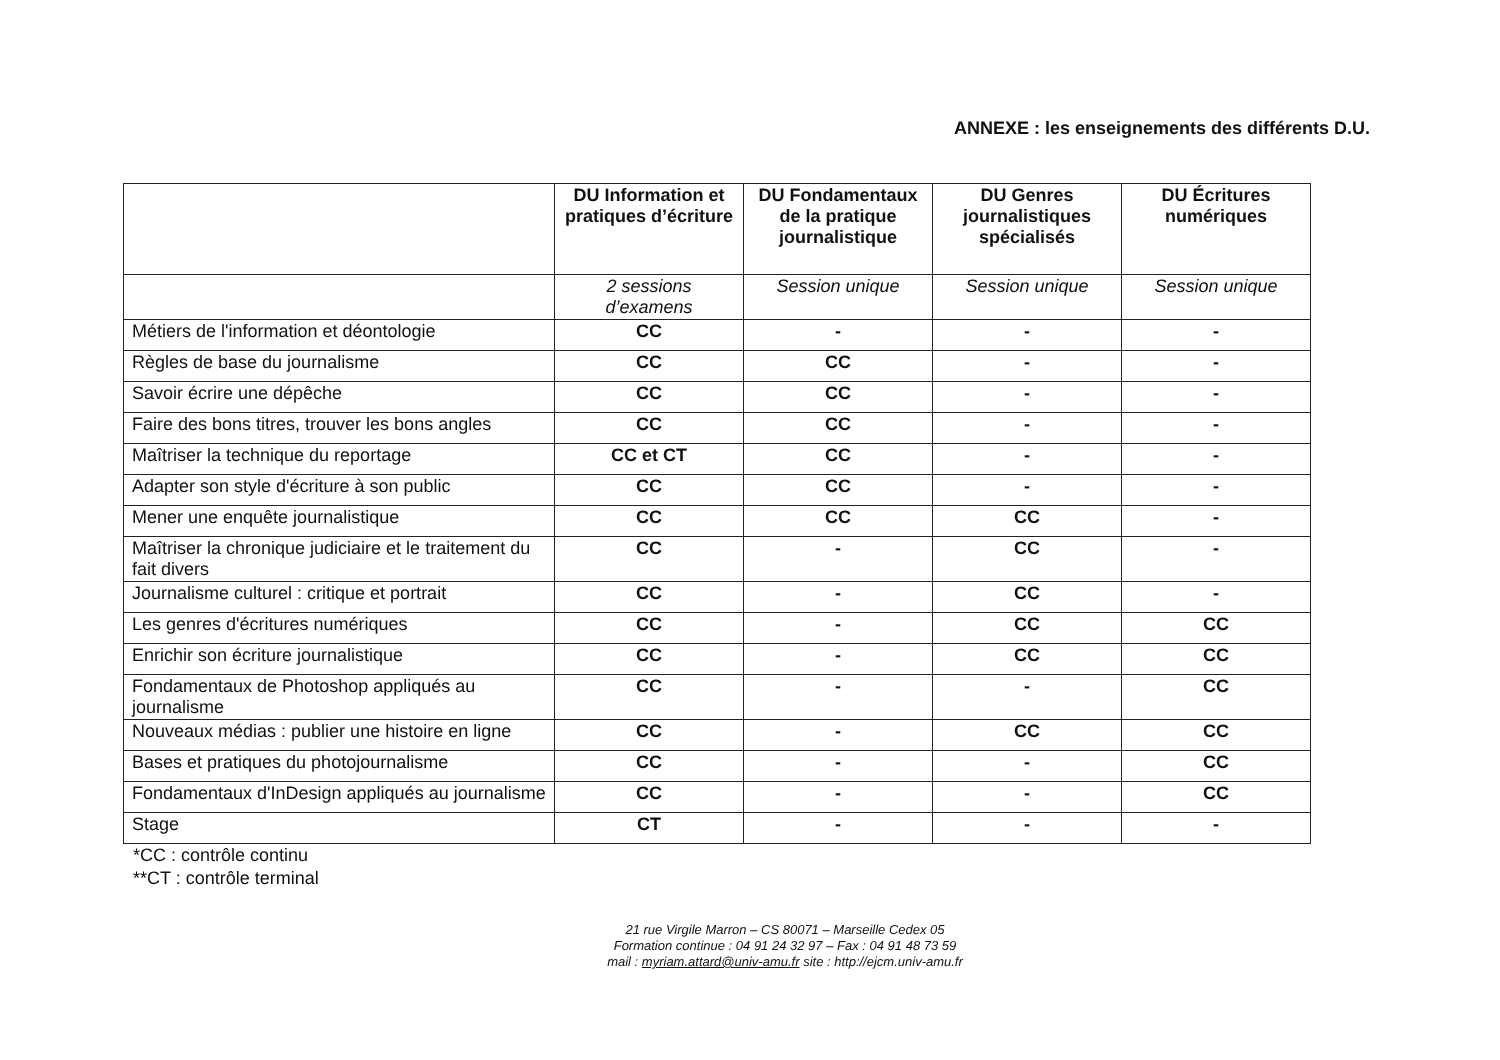ANNEXE : les enseignements des différents D.U.
| | DU Information et pratiques d’écriture | DU Fondamentaux de la pratique journalistique | DU Genres journalistiques spécialisés | DU Écritures numériques |
| --- | --- | --- | --- | --- |
| | 2 sessions d’examens | Session unique | Session unique | Session unique |
| Métiers de l'information et déontologie | CC | - | - | - |
| Règles de base du journalisme | CC | CC | - | - |
| Savoir écrire une dépêche | CC | CC | - | - |
| Faire des bons titres, trouver les bons angles | CC | CC | - | - |
| Maîtriser la technique du reportage | CC et CT | CC | - | - |
| Adapter son style d'écriture à son public | CC | CC | - | - |
| Mener une enquête journalistique | CC | CC | CC | - |
| Maîtriser la chronique judiciaire et le traitement du fait divers | CC | - | CC | - |
| Journalisme culturel : critique et portrait | CC | - | CC | - |
| Les genres d'écritures numériques | CC | - | CC | CC |
| Enrichir son écriture journalistique | CC | - | CC | CC |
| Fondamentaux de Photoshop appliqués au journalisme | CC | - | - | CC |
| Nouveaux médias : publier une histoire en ligne | CC | - | CC | CC |
| Bases et pratiques du photojournalisme | CC | - | - | CC |
| Fondamentaux d'InDesign appliqués au journalisme | CC | - | - | CC |
| Stage | CT | - | - | - |
*CC : contrôle continu
**CT : contrôle terminal
21 rue Virgile Marron – CS 80071 – Marseille Cedex 05
Formation continue : 04 91 24 32 97 – Fax : 04 91 48 73 59
mail : myriam.attard@univ-amu.fr site : http://ejcm.univ-amu.fr